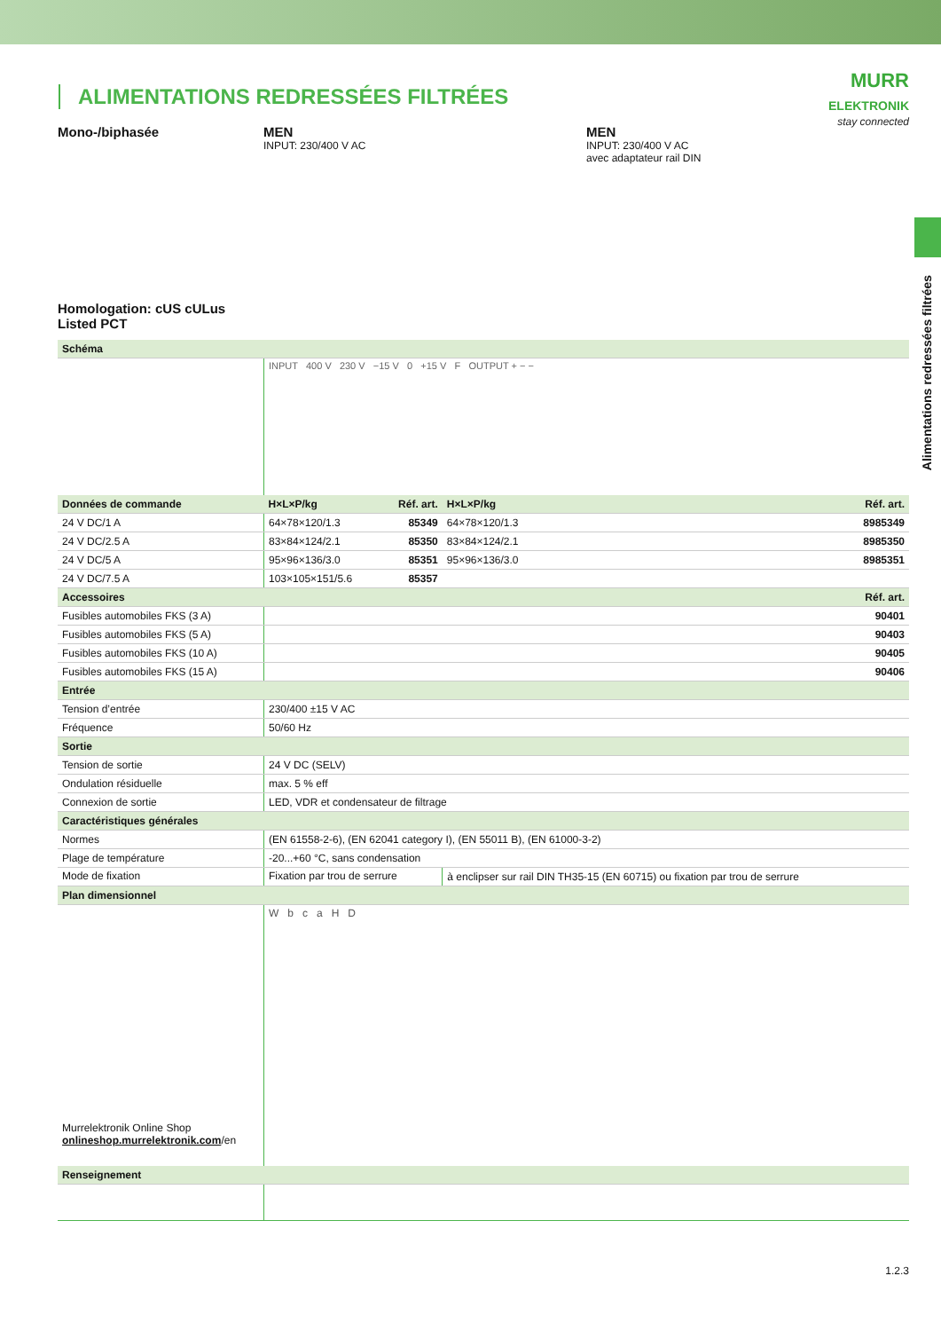ALIMENTATIONS REDRESSÉES FILTRÉES
MURR
ELEKTRONIK
stay connected
Alimentations redressées filtrées
Mono-/biphasée
Homologation: cUS cULus Listed PCT
MEN
INPUT: 230/400 V AC
MEN
INPUT: 230/400 V AC
avec adaptateur rail DIN
| Schéma | | | |
| --- | --- | --- | --- |
| | INPUT 400 V 230 V −15 V 0 +15 V F OUTPUT + − − | | |
| Données de commande | H×L×P/kg Réf. art. | H×L×P/kg | Réf. art. |
| 24 V DC/1 A | 64×78×120/1.3 85349 | 64×78×120/1.3 | 8985349 |
| 24 V DC/2.5 A | 83×84×124/2.1 85350 | 83×84×124/2.1 | 8985350 |
| 24 V DC/5 A | 95×96×136/3.0 85351 | 95×96×136/3.0 | 8985351 |
| 24 V DC/7.5 A | 103×105×151/5.6 85357 | | |
| Accessoires | | | Réf. art. |
| Fusibles automobiles FKS (3 A) | | | 90401 |
| Fusibles automobiles FKS (5 A) | | | 90403 |
| Fusibles automobiles FKS (10 A) | | | 90405 |
| Fusibles automobiles FKS (15 A) | | | 90406 |
| Entrée | | | |
| Tension d’entrée | 230/400 ±15 V AC | | |
| Fréquence | 50/60 Hz | | |
| Sortie | | | |
| Tension de sortie | 24 V DC (SELV) | | |
| Ondulation résiduelle | max. 5 % eff | | |
| Connexion de sortie | LED, VDR et condensateur de filtrage | | |
| Caractéristiques générales | | | |
| Normes | (EN 61558-2-6), (EN 62041 category I), (EN 55011 B), (EN 61000-3-2) | | |
| Plage de température | -20...+60 °C, sans condensation | | |
| Mode de fixation | Fixation par trou de serrure | à enclipser sur rail DIN TH35-15 (EN 60715) ou fixation par trou de serrure | |
| Plan dimensionnel | | | |
| Murrelektronik Online Shop onlineshop.murrelektronik.com /en | W b c a H D | | |
| Renseignement | | | |
1.2.3